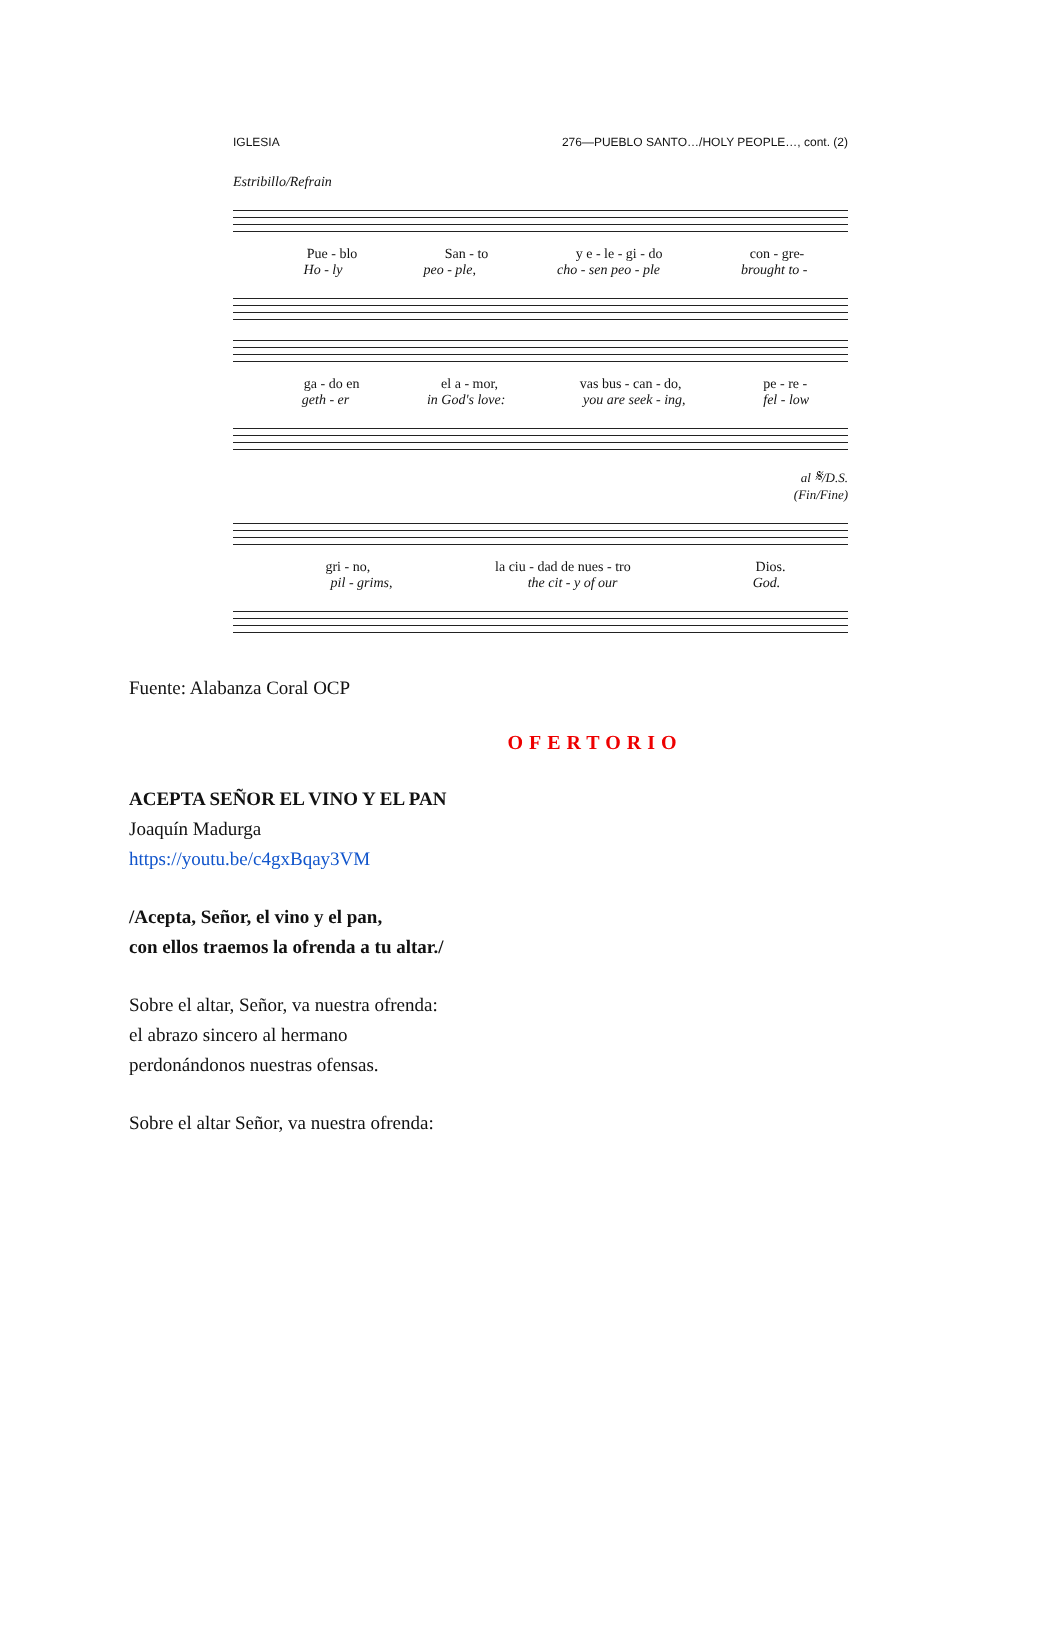IGLESIA 276—PUEBLO SANTO…/HOLY PEOPLE…, cont. (2)
Estribillo/Refrain
Pue - blo San - to y e - le - gi - do con - gre-
Ho - ly peo - ple, cho - sen peo - ple brought to -
ga - do en el a - mor, vas bus - can - do, pe - re -
geth - er in God's love: you are seek - ing, fel - low
al 𝄋/D.S.
(Fin/Fine)
gri - no, la ciu - dad de nues - tro Dios.
pil - grims, the cit - y of our God.
Fuente: Alabanza Coral OCP
OFERTORIO
ACEPTA SEÑOR EL VINO Y EL PAN
Joaquín Madurga
https://youtu.be/c4gxBqay3VM
/Acepta, Señor, el vino y el pan,
con ellos traemos la ofrenda a tu altar./
Sobre el altar, Señor, va nuestra ofrenda:
el abrazo sincero al hermano
perdonándonos nuestras ofensas.
Sobre el altar Señor, va nuestra ofrenda: